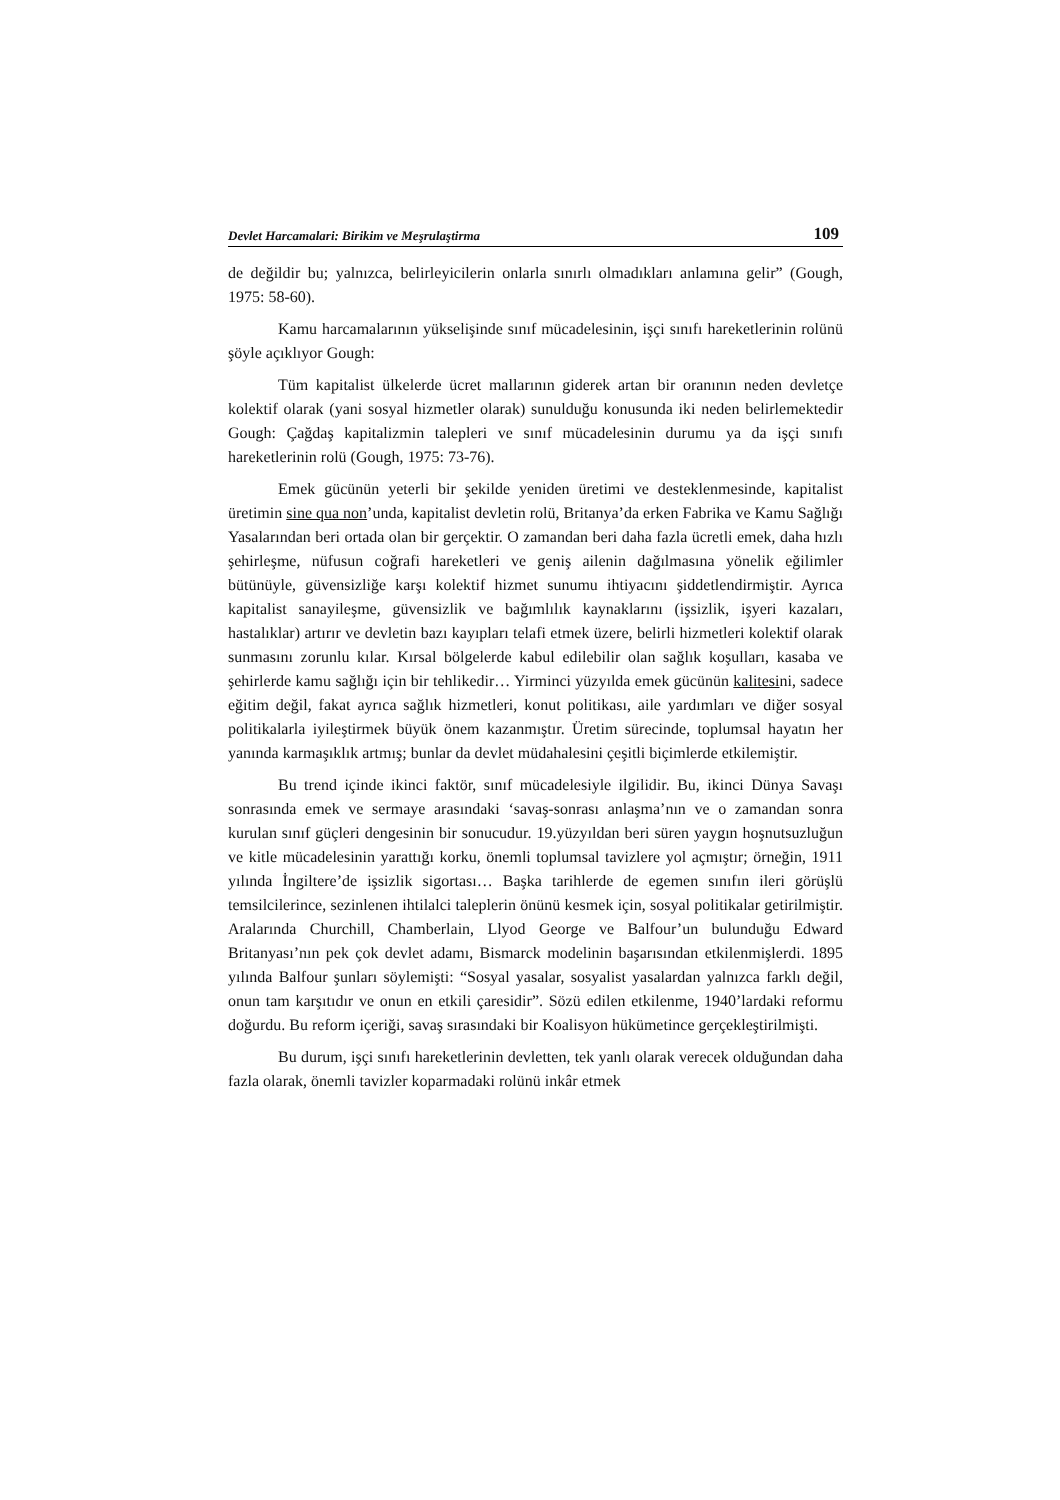Devlet Harcamalari: Birikim ve Meşrulaştirma 109
de değildir bu; yalnızca, belirleyicilerin onlarla sınırlı olmadıkları anlamına gelir” (Gough, 1975: 58-60).
Kamu harcamalarının yükselişinde sınıf mücadelesinin, işçi sınıfı hareketlerinin rolünü şöyle açıklıyor Gough:
Tüm kapitalist ülkelerde ücret mallarının giderek artan bir oranının neden devletçe kolektif olarak (yani sosyal hizmetler olarak) sunulduğu konusunda iki neden belirlemektedir Gough: Çağdaş kapitalizmin talepleri ve sınıf mücadelesinin durumu ya da işçi sınıfı hareketlerinin rolü (Gough, 1975: 73-76).
Emek gücünün yeterli bir şekilde yeniden üretimi ve desteklenmesinde, kapitalist üretimin sine qua non’unda, kapitalist devletin rolü, Britanya’da erken Fabrika ve Kamu Sağlığı Yasalarından beri ortada olan bir gerçektir. O zamandan beri daha fazla ücretli emek, daha hızlı şehirleşme, nüfusun coğrafi hareketleri ve geniş ailenin dağılmasına yönelik eğilimler bütünüyle, güvensizliğe karşı kolektif hizmet sunumu ihtiyacını şiddetlendirmiştir. Ayrıca kapitalist sanayileşme, güvensizlik ve bağımlılık kaynaklarını (işsizlik, işyeri kazaları, hastalıklar) artırır ve devletin bazı kayıpları telafi etmek üzere, belirli hizmetleri kolektif olarak sunmasını zorunlu kılar. Kırsal bölgelerde kabul edilebilir olan sağlık koşulları, kasaba ve şehirlerde kamu sağlığı için bir tehlikedir… Yirminci yüzyılda emek gücünün kalitesini, sadece eğitim değil, fakat ayrıca sağlık hizmetleri, konut politikası, aile yardımları ve diğer sosyal politikalarla iyileştirmek büyük önem kazanmıştır. Üretim sürecinde, toplumsal hayatın her yanında karmaşıklık artmış; bunlar da devlet müdahalesini çeşitli biçimlerde etkilemiştir.
Bu trend içinde ikinci faktör, sınıf mücadelesiyle ilgilidir. Bu, ikinci Dünya Savaşı sonrasında emek ve sermaye arasındaki ‘savaş-sonrası anlaşma’nın ve o zamandan sonra kurulan sınıf güçleri dengesinin bir sonucudur. 19.yüzyıldan beri süren yaygın hoşnutsuzluğun ve kitle mücadelesinin yarattığı korku, önemli toplumsal tavizlere yol açmıştır; örneğin, 1911 yılında İngiltere’de işsizlik sigortası… Başka tarihlerde de egemen sınıfın ileri görüşlü temsilcilerince, sezinlenen ihtilalci taleplerin önünü kesmek için, sosyal politikalar getirilmiştir. Aralarında Churchill, Chamberlain, Llyod George ve Balfour’un bulunduğu Edward Britanyası’nın pek çok devlet adamı, Bismarck modelinin başarısından etkilenmişlerdi. 1895 yılında Balfour şunları söylemişti: “Sosyal yasalar, sosyalist yasalardan yalnızca farklı değil, onun tam karşıtıdır ve onun en etkili çaresidir”. Sözü edilen etkilenme, 1940’lardaki reformu doğurdu. Bu reform içeriği, savaş sırasındaki bir Koalisyon hükümetince gerçekleştirilmişti.
Bu durum, işçi sınıfı hareketlerinin devletten, tek yanlı olarak verecek olduğundan daha fazla olarak, önemli tavizler koparmadaki rolünü inkâr etmek